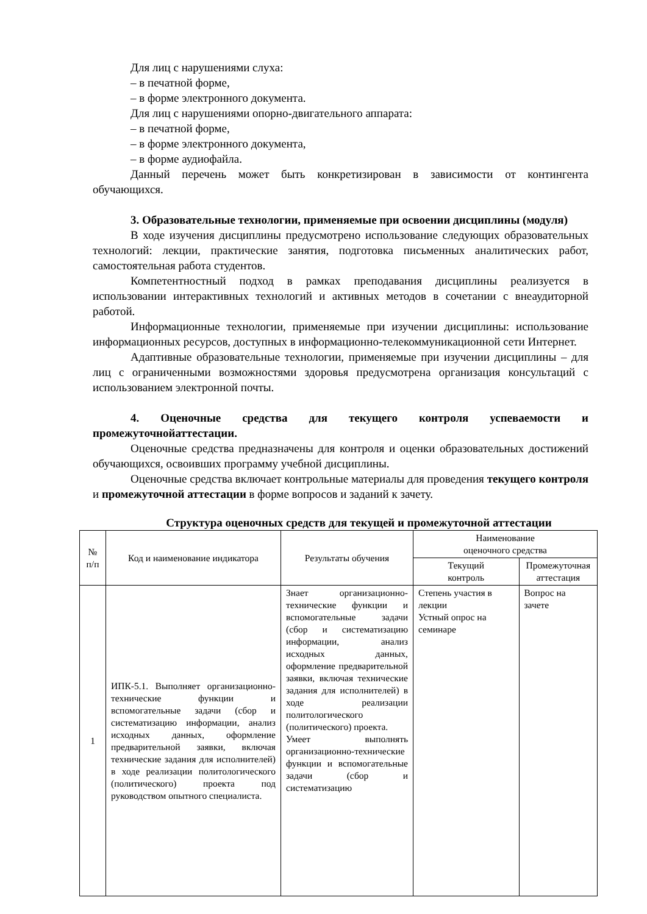Для лиц с нарушениями слуха:
– в печатной форме,
– в форме электронного документа.
Для лиц с нарушениями опорно-двигательного аппарата:
– в печатной форме,
– в форме электронного документа,
– в форме аудиофайла.
Данный перечень может быть конкретизирован в зависимости от контингента обучающихся.
3. Образовательные технологии, применяемые при освоении дисциплины (модуля)
В ходе изучения дисциплины предусмотрено использование следующих образовательных технологий: лекции, практические занятия, подготовка письменных аналитических работ, самостоятельная работа студентов.
Компетентностный подход в рамках преподавания дисциплины реализуется в использовании интерактивных технологий и активных методов в сочетании с внеаудиторной работой.
Информационные технологии, применяемые при изучении дисциплины: использование информационных ресурсов, доступных в информационно-телекоммуникационной сети Интернет.
Адаптивные образовательные технологии, применяемые при изучении дисциплины – для лиц с ограниченными возможностями здоровья предусмотрена организация консультаций с использованием электронной почты.
4. Оценочные средства для текущего контроля успеваемости и промежуточнойаттестации.
Оценочные средства предназначены для контроля и оценки образовательных достижений обучающихся, освоивших программу учебной дисциплины.
Оценочные средства включает контрольные материалы для проведения текущего контроля и промежуточной аттестации в форме вопросов и заданий к зачету.
Структура оценочных средств для текущей и промежуточной аттестации
| № п/п | Код и наименование индикатора | Результаты обучения | Наименование оценочного средства | |
| --- | --- | --- | --- | --- |
| | | | Текущий контроль | Промежуточная аттестация |
| 1 | ИПК-5.1. Выполняет организационно-технические функции и вспомогательные задачи (сбор и систематизацию информации, анализ исходных данных, оформление предварительной заявки, включая технические задания для исполнителей) в ходе реализации политологического (политического) проекта под руководством опытного специалиста. | Знает организационно-технические функции и вспомогательные задачи (сбор и систематизацию информации, анализ исходных данных, оформление предварительной заявки, включая технические задания для исполнителей) в ходе реализации политологического (политического) проекта. Умеет выполнять организационно-технические функции и вспомогательные задачи (сбор и систематизацию | Степень участия в лекции Устный опрос на семинаре | Вопрос на зачете |